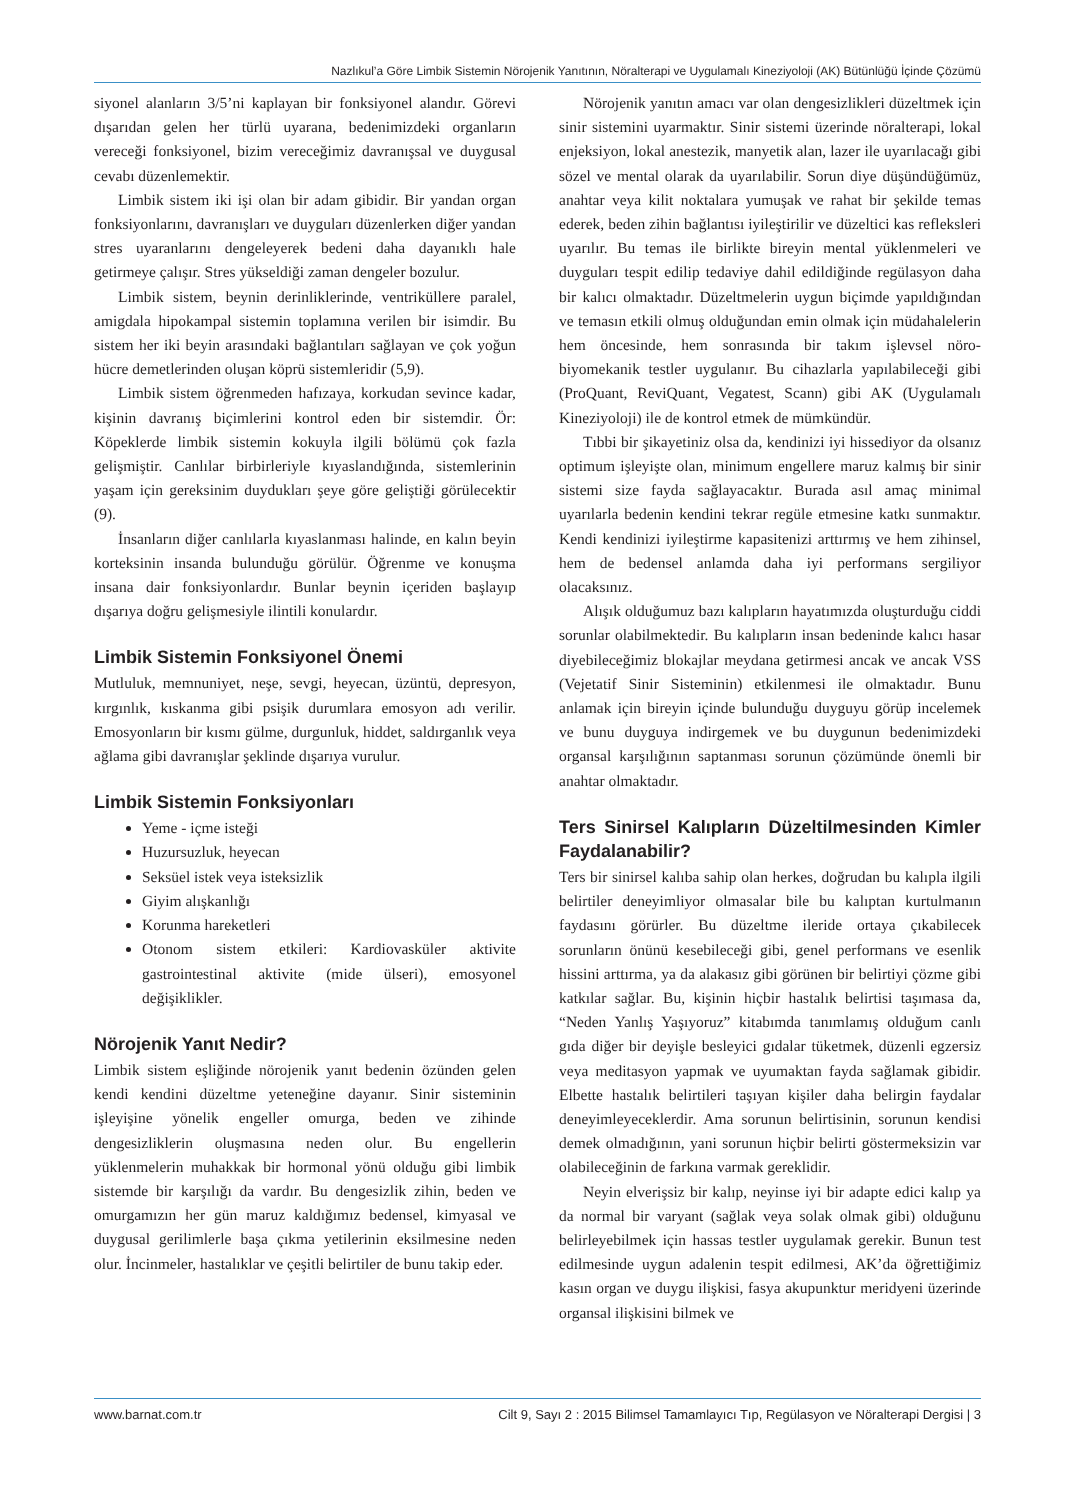Nazlıkul’a Göre Limbik Sistemin Nörojenik Yanıtının, Nöralterapi ve Uygulamalı Kineziyoloji (AK) Bütünlüğü İçinde Çözümü
siyonel alanların 3/5’ni kaplayan bir fonksiyonel alandır. Görevi dışarıdan gelen her türlü uyarana, bedenimizdeki organların vereceği fonksiyonel, bizim vereceğimiz davranışsal ve duygusal cevabı düzenlemektir.
Limbik sistem iki işi olan bir adam gibidir. Bir yandan organ fonksiyonlarını, davranışları ve duyguları düzenlerken diğer yandan stres uyaranlarını dengeleyerek bedeni daha dayanıklı hale getirmeye çalışır. Stres yükseldiği zaman dengeler bozulur.
Limbik sistem, beynin derinliklerinde, ventriküllere paralel, amigdala hipokampal sistemin toplamına verilen bir isimdir. Bu sistem her iki beyin arasındaki bağlantıları sağlayan ve çok yoğun hücre demetlerinden oluşan köprü sistemleridir (5,9).
Limbik sistem öğrenmeden hafızaya, korkudan sevince kadar, kişinin davranış biçimlerini kontrol eden bir sistemdir. Ör: Köpeklerde limbik sistemin kokuyla ilgili bölümü çok fazla gelişmiştir. Canlılar birbirleriyle kıyaslandığında, sistemlerinin yaşam için gereksinim duydukları şeye göre geliştiği görülecektir (9).
İnsanların diğer canlılarla kıyaslanması halinde, en kalın beyin korteksinin insanda bulunduğu görülür. Öğrenme ve konuşma insana dair fonksiyonlardır. Bunlar beynin içeriden başlayıp dışarıya doğru gelişmesiyle ilintili konulardır.
Limbik Sistemin Fonksiyonel Önemi
Mutluluk, memnuniyet, neşe, sevgi, heyecan, üzüntü, depresyon, kırgınlık, kıskanma gibi psişik durumlara emosyon adı verilir. Emosyonların bir kısmı gülme, durgunluk, hiddet, saldırganlık veya ağlama gibi davranışlar şeklinde dışarıya vurulur.
Limbik Sistemin Fonksiyonları
Yeme - içme isteği
Huzursuzluk, heyecan
Seksüel istek veya isteksizlik
Giyim alışkanlığı
Korunma hareketleri
Otonom sistem etkileri: Kardiovasküler aktivite gastrointestinal aktivite (mide ülseri), emosyonel değişiklikler.
Nörojenik Yanıt Nedir?
Limbik sistem eşliğinde nörojenik yanıt bedenin özünden gelen kendi kendini düzeltme yeteneğine dayanır. Sinir sisteminin işleyişine yönelik engeller omurga, beden ve zihinde dengesizliklerin oluşmasına neden olur. Bu engellerin yüklenmelerin muhakkak bir hormonal yönü olduğu gibi limbik sistemde bir karşılığı da vardır. Bu dengesizlik zihin, beden ve omurgamızın her gün maruz kaldığımız bedensel, kimyasal ve duygusal gerilimlerle başa çıkma yetilerinin eksilmesine neden olur. İncinmeler, hastalıklar ve çeşitli belirtiler de bunu takip eder.
Nörojenik yanıtın amacı var olan dengesizlikleri düzeltmek için sinir sistemini uyarmaktır. Sinir sistemi üzerinde nöralterapi, lokal enjeksiyon, lokal anestezik, manyetik alan, lazer ile uyarılacağı gibi sözel ve mental olarak da uyarılabilir. Sorun diye düşündüğümüz, anahtar veya kilit noktalara yumuşak ve rahat bir şekilde temas ederek, beden zihin bağlantısı iyileştirilir ve düzeltici kas refleksleri uyarılır. Bu temas ile birlikte bireyin mental yüklenmeleri ve duyguları tespit edilip tedaviye dahil edildiğinde regülasyon daha bir kalıcı olmaktadır. Düzeltmelerin uygun biçimde yapıldığından ve temasın etkili olmuş olduğundan emin olmak için müdahalelerin hem öncesinde, hem sonrasında bir takım işlevsel nöro-biyomekanik testler uygulanır. Bu cihazlarla yapılabileceği gibi (ProQuant, ReviQuant, Vegatest, Scann) gibi AK (Uygulamalı Kineziyoloji) ile de kontrol etmek de mümkündür.
Tıbbi bir şikayetiniz olsa da, kendinizi iyi hissediyor da olsanız optimum işleyişte olan, minimum engellere maruz kalmış bir sinir sistemi size fayda sağlayacaktır. Burada asıl amaç minimal uyarılarla bedenin kendini tekrar regüle etmesine katkı sunmaktır. Kendi kendinizi iyileştirme kapasitenizi arttırmış ve hem zihinsel, hem de bedensel anlamda daha iyi performans sergiliyor olacaksınız.
Alışık olduğumuz bazı kalıpların hayatımızda oluşturduğu ciddi sorunlar olabilmektedir. Bu kalıpların insan bedeninde kalıcı hasar diyebileceğimiz blokajlar meydana getirmesi ancak ve ancak VSS (Vejetatif Sinir Sisteminin) etkilenmesi ile olmaktadır. Bunu anlamak için bireyin içinde bulunduğu duyguyu görüp incelemek ve bunu duyguya indirgemek ve bu duygunun bedenimizdeki organsal karşılığının saptanması sorunun çözümünde önemli bir anahtar olmaktadır.
Ters Sinirsel Kalıpların Düzeltilmesinden Kimler Faydalanabilir?
Ters bir sinirsel kalıba sahip olan herkes, doğrudan bu kalıpla ilgili belirtiler deneyimliyor olmasalar bile bu kalıptan kurtulmanın faydasını görürler. Bu düzeltme ileride ortaya çıkabilecek sorunların önünü kesebileceği gibi, genel performans ve esenlik hissini arttırma, ya da alakasız gibi görünen bir belirtiyi çözme gibi katkılar sağlar. Bu, kişinin hiçbir hastalık belirtisi taşımasa da, “Neden Yanlış Yaşıyoruz” kitabımda tanımlamış olduğum canlı gıda diğer bir deyişle besleyici gıdalar tüketmek, düzenli egzersiz veya meditasyon yapmak ve uyumaktan fayda sağlamak gibidir. Elbette hastalık belirtileri taşıyan kişiler daha belirgin faydalar deneyimleyeceklerdir. Ama sorunun belirtisinin, sorunun kendisi demek olmadığının, yani sorunun hiçbir belirti göstermeksizin var olabileceğinin de farkına varmak gereklidir.
Neyin elverişsiz bir kalıp, neyinse iyi bir adapte edici kalıp ya da normal bir varyant (sağlak veya solak olmak gibi) olduğunu belirleyebilmek için hassas testler uygulamak gerekir. Bunun test edilmesinde uygun adalenin tespit edilmesi, AK’da öğrettiğimiz kasın organ ve duygu ilişkisi, fasya akupunktur meridyeni üzerinde organsal ilişkisini bilmek ve
www.barnat.com.tr Cilt 9, Sayı 2 : 2015 Bilimsel Tamamlayıcı Tıp, Regülasyon ve Nöralterapi Dergisi | 3